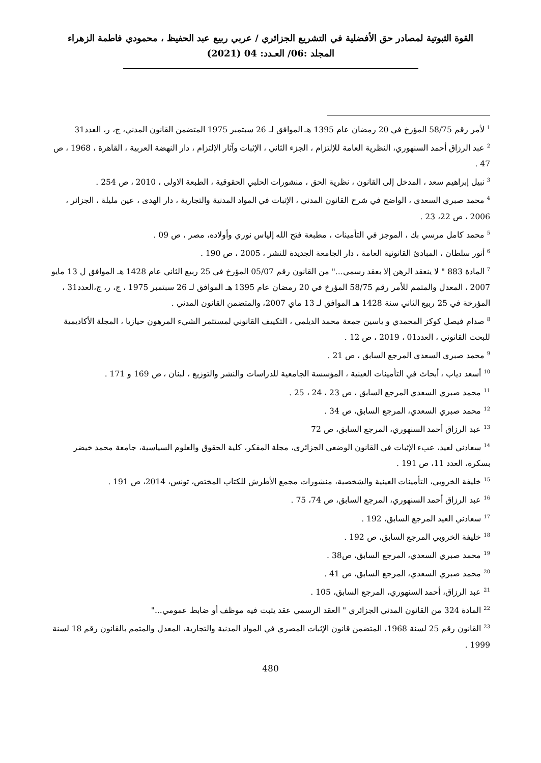القوة الثبوتية لمصادر حق الأفضلية في التشريع الجزائري / عربي ربيع عبد الحفيظ ، محمودي فاطمة الزهراء
المجلد :06/ العـدد: 04 (2021)
<sup>1</sup> لأمر رقم 58/75 المؤرخ في 20 رمضان عام 1395 هـ الموافق لـ 26 سبتمبر 1975 المتضمن القانون المدني، ج، ر، العدد31
<sup>2</sup> عبد الرزاق أحمد السنهوري، النظرية العامة للإلتزام ، الجزء الثاني ، الإثبات وآثار الإلتزام ، دار النهضة العربية ، القاهرة ، 1968 ، ص 47 .
<sup>3</sup> نبيل إبراهيم سعد ، المدخل إلى القانون ، نظرية الحق ، منشورات الحلبي الحقوقية ، الطبعة الاولى ، 2010 ، ص 254 .
<sup>4</sup> محمد صبري السعدي ، الواضح في شرح القانون المدني ، الإثبات في المواد المدنية والتجارية ، دار الهدى ، عين مليلة ، الجزائر ، 2006 ، ص 22، 23 .
<sup>5</sup> محمد كامل مرسي بك ، الموجز في التأمينات ، مطبعة فتح الله إلياس نوري وأولاده، مصر ، ص 09 .
<sup>6</sup> أنور سلطان ، المبادئ القانونية العامة ، دار الجامعة الجديدة للنشر ، 2005 ، ص 190 .
<sup>7</sup> المادة 883 " لا ينعقد الرهن إلا بعقد رسمي..." من القانون رقم 05/07 المؤرخ في 25 ربيع الثاني عام 1428 هـ الموافق ل 13 مايو 2007 ، المعدل والمتمم للأمر رقم 58/75 المؤرخ في 20 رمضان عام 1395 هـ الموافق لـ 26 سبتمبر 1975 ، ج، ر، ج،العدد31 ، المؤرخة في 25 ربيع الثاني سنة 1428 هـ الموافق لـ 13 ماي 2007، والمتضمن القانون المدني .
<sup>8</sup> صدام فيصل كوكز المحمدي و ياسين جمعة محمد الديلمي ، التكييف القانوني لمستثمر الشيء المرهون حيازيا ، المجلة الأكاديمية للبحث القانوني ، العدد01 ، 2019 ، ص 12 .
<sup>9</sup> محمد صبري السعدي المرجع السابق ، ص 21 .
<sup>10</sup> أسعد دياب ، أبحاث في التأمينات العينية ، المؤسسة الجامعية للدراسات والنشر والتوزيع ، لبنان ، ص 169 و 171 .
<sup>11</sup> محمد صبري السعدي المرجع السابق ، ص 23 ، 24 ، 25 .
<sup>12</sup> محمد صبري السعدي، المرجع السابق، ص 34 .
<sup>13</sup> عبد الرزاق أحمد السنهوري، المرجع السابق، ص 72
<sup>14</sup> سعادني لعيد، عبء الإثبات في القانون الوضعي الجزائري، مجلة المفكر، كلية الحقوق والعلوم السياسية، جامعة محمد خيضر بسكرة، العدد 11، ص 191 .
<sup>15</sup> خليفة الخروبي، التأمينات العينية والشخصية، منشورات مجمع الأطرش للكتاب المختص، تونس، 2014، ص 191 .
<sup>16</sup> عبد الرزاق أحمد السنهوري، المرجع السابق، ص 74، 75 .
<sup>17</sup> سعادني العيد المرجع السابق، 192 .
<sup>18</sup> خليفة الخروبي المرجع السابق، ص 192 .
<sup>19</sup> محمد صبري السعدي، المرجع السابق، ص38 .
<sup>20</sup> محمد صبري السعدي، المرجع السابق، ص 41 .
<sup>21</sup> عبد الرزاق، أحمد السنهوري، المرجع السابق، 105 .
<sup>22</sup> المادة 324 من القانون المدني الجزائري " العقد الرسمي عقد يثبت فيه موظف أو ضابط عمومي..."
<sup>23</sup> القانون رقم 25 لسنة 1968، المتضمن قانون الإثبات المصري في المواد المدنية والتجارية، المعدل والمتمم بالقانون رقم 18 لسنة 1999 .
480